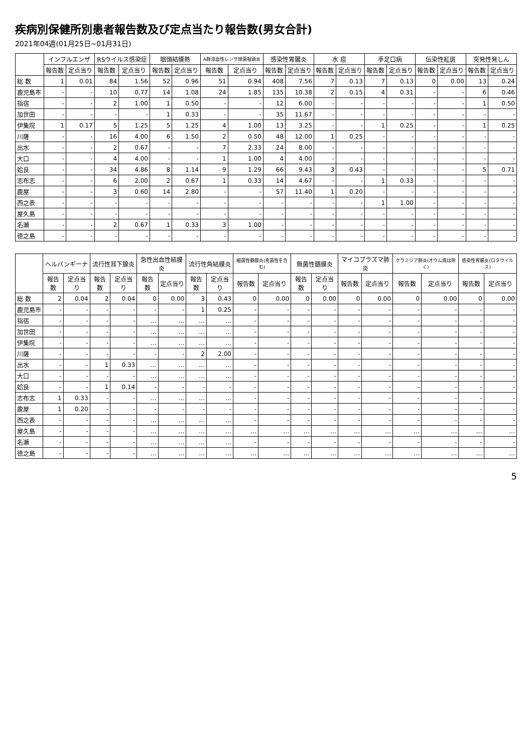疾病別保健所別患者報告数及び定点当たり報告数(男女合計)
2021年04週(01月25日~01月31日)
| | インフルエンザ | | RSウイルス感染症 | | 咽頭結膜熱 | | A群溶血性レンサ球菌咽頭炎 | | 感染性胃腸炎 | | 水 痘 | | 手足口病 | | 伝染性紅斑 | | 突発性発しん | |
| --- | --- | --- | --- | --- | --- | --- | --- | --- | --- | --- | --- | --- | --- | --- | --- | --- | --- | --- |
| | 報告数 | 定点当り | 報告数 | 定点当り | 報告数 | 定点当り | 報告数 | 定点当り | 報告数 | 定点当り | 報告数 | 定点当り | 報告数 | 定点当り | 報告数 | 定点当り | 報告数 | 定点当り |
| 総 数 | 1 | 0.01 | 84 | 1.56 | 52 | 0.96 | 51 | 0.94 | 408 | 7.56 | 7 | 0.13 | 7 | 0.13 | 0 | 0.00 | 13 | 0.24 |
| 鹿児島市 | - | - | 10 | 0.77 | 14 | 1.08 | 24 | 1.85 | 135 | 10.38 | 2 | 0.15 | 4 | 0.31 | - | - | 6 | 0.46 |
| 指宿 | - | - | 2 | 1.00 | 1 | 0.50 | - | - | 12 | 6.00 | - | - | - | - | - | - | 1 | 0.50 |
| 加世田 | - | - | - | - | 1 | 0.33 | - | - | 35 | 11.67 | - | - | - | - | - | - | - | - |
| 伊集院 | 1 | 0.17 | 5 | 1.25 | 5 | 1.25 | 4 | 1.00 | 13 | 3.25 | - | - | 1 | 0.25 | - | - | 1 | 0.25 |
| 川薩 | - | - | 16 | 4.00 | 6 | 1.50 | 2 | 0.50 | 48 | 12.00 | 1 | 0.25 | - | - | - | - | - | - |
| 出水 | - | - | 2 | 0.67 | - | - | 7 | 2.33 | 24 | 8.00 | - | - | - | - | - | - | - | - |
| 大口 | - | - | 4 | 4.00 | - | - | 1 | 1.00 | 4 | 4.00 | - | - | - | - | - | - | - | - |
| 姶良 | - | - | 34 | 4.86 | 8 | 1.14 | 9 | 1.29 | 66 | 9.43 | 3 | 0.43 | - | - | - | - | 5 | 0.71 |
| 志布志 | - | - | 6 | 2.00 | 2 | 0.67 | 1 | 0.33 | 14 | 4.67 | - | - | 1 | 0.33 | - | - | - | - |
| 鹿屋 | - | - | 3 | 0.60 | 14 | 2.80 | - | - | 57 | 11.40 | 1 | 0.20 | - | - | - | - | - | - |
| 西之表 | - | - | - | - | - | - | - | - | - | - | - | - | 1 | 1.00 | - | - | - | - |
| 屋久島 | - | - | - | - | - | - | - | - | - | - | - | - | - | - | - | - | - | - |
| 名瀬 | - | - | 2 | 0.67 | 1 | 0.33 | 3 | 1.00 | - | - | - | - | - | - | - | - | - | - |
| 徳之島 | - | - | - | - | - | - | - | - | - | - | - | - | - | - | - | - | - | - |
| | ヘルパンギーナ | | 流行性耳下腺炎 | | 急性出血性結膜炎 | | 流行性角結膜炎 | | 細菌性髄膜炎(真菌性を含む) | | 無菌性髄膜炎 | | マイコプラズマ肺炎 | | クラミジア肺炎(オウム病は除く) | | 感染性胃腸炎(ロタウイルス) | |
| --- | --- | --- | --- | --- | --- | --- | --- | --- | --- | --- | --- | --- | --- | --- | --- | --- | --- | --- |
| | 報告数 | 定点当り | 報告数 | 定点当り | 報告数 | 定点当り | 報告数 | 定点当り | 報告数 | 定点当り | 報告数 | 定点当り | 報告数 | 定点当り | 報告数 | 定点当り | 報告数 | 定点当り |
| 総 数 | 2 | 0.04 | 2 | 0.04 | 0 | 0.00 | 3 | 0.43 | 0 | 0.00 | 0 | 0.00 | 0 | 0.00 | 0 | 0.00 | 0 | 0.00 |
| 鹿児島市 | - | - | - | - | - | - | 1 | 0.25 | - | - | - | - | - | - | - | - | - | - |
| 指宿 | - | - | - | - | … | … | … | … | - | - | - | - | - | - | - | - | - | - |
| 加世田 | - | - | - | - | … | … | … | … | - | - | - | - | - | - | - | - | - | - |
| 伊集院 | - | - | - | - | … | … | … | … | - | - | - | - | - | - | - | - | - | - |
| 川薩 | - | - | - | - | - | - | 2 | 2.00 | - | - | - | - | - | - | - | - | - | - |
| 出水 | - | - | 1 | 0.33 | … | … | … | … | - | - | - | - | - | - | - | - | - | - |
| 大口 | - | - | - | - | … | … | … | … | - | - | - | - | - | - | - | - | - | - |
| 姶良 | - | - | 1 | 0.14 | - | - | - | - | - | - | - | - | - | - | - | - | - | - |
| 志布志 | 1 | 0.33 | - | - | … | … | … | … | - | - | - | - | - | - | - | - | - | - |
| 鹿屋 | 1 | 0.20 | - | - | - | - | - | - | - | - | - | - | - | - | - | - | - | - |
| 西之表 | - | - | - | - | … | … | … | … | - | - | - | - | - | - | - | - | - | - |
| 屋久島 | - | - | - | - | … | … | … | … | … | … | … | … | … | … | … | … | … | … |
| 名瀬 | - | - | - | - | … | … | … | … | - | - | - | - | - | - | - | - | - | - |
| 徳之島 | - | - | - | - | … | … | … | … | … | … | … | … | … | … | … | … | … | … |
5